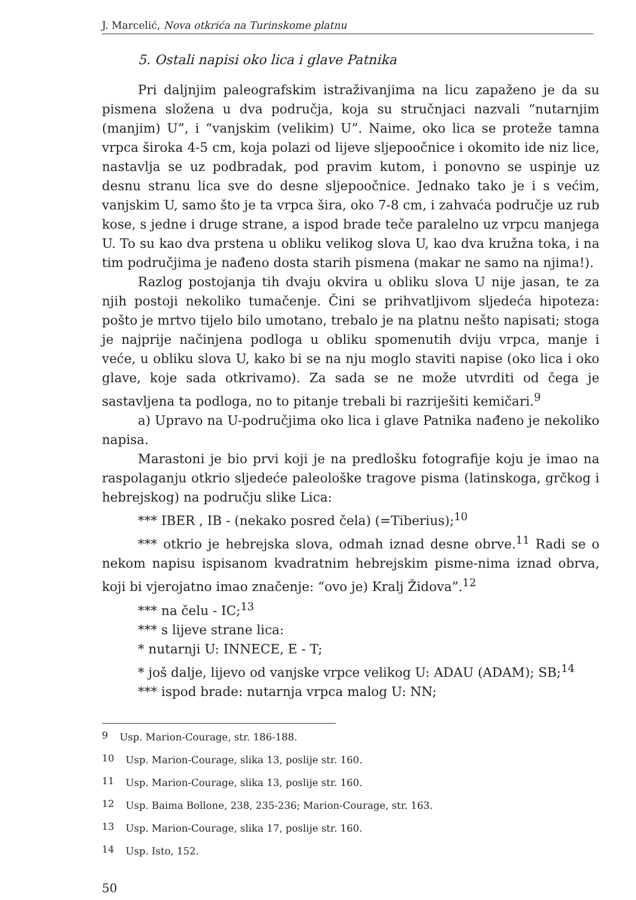J. Marcelić, Nova otkrića na Turinskome platnu
5. Ostali napisi oko lica i glave Patnika
Pri daljnjim paleografskim istraživanjima na licu zapaženo je da su pismena složena u dva područja, koja su stručnjaci nazvali “nutarnjim (manjim) U”, i “vanjskim (velikim) U”. Naime, oko lica se proteže tamna vrpca široka 4-5 cm, koja polazi od lijeve sljepoočnice i okomito ide niz lice, nastavlja se uz podbradak, pod pravim kutom, i ponovno se uspinje uz desnu stranu lica sve do desne sljepoočnice. Jednako tako je i s većim, vanjskim U, samo što je ta vrpca šira, oko 7-8 cm, i zahvaća područje uz rub kose, s jedne i druge strane, a ispod brade teče paralelno uz vrpcu manjega U. To su kao dva prstena u obliku velikog slova U, kao dva kružna toka, i na tim područjima je nađeno dosta starih pismena (makar ne samo na njima!).
Razlog postojanja tih dvaju okvira u obliku slova U nije jasan, te za njih postoji nekoliko tumačenje. Čini se prihvatljivom sljedeća hipoteza: pošto je mrtvo tijelo bilo umotano, trebalo je na platnu nešto napisati; stoga je najprije načinjena podloga u obliku spomenutih dviju vrpca, manje i veće, u obliku slova U, kako bi se na nju moglo staviti napise (oko lica i oko glave, koje sada otkrivamo). Za sada se ne može utvrditi od čega je sastavljena ta podloga, no to pitanje trebali bi razriješiti kemičari.<sup>9</sup>
a) Upravo na U-područjima oko lica i glave Patnika nađeno je nekoliko napisa.
Marastoni je bio prvi koji je na predlošku fotografije koju je imao na raspolaganju otkrio sljedeće paleološke tragove pisma (latinskoga, grčkog i hebrejskog) na području slike Lica:
*** IBER , IB - (nekako posred čela) (=Tiberius);<sup>10</sup>
*** otkrio je hebrejska slova, odmah iznad desne obrve.<sup>11</sup> Radi se o nekom napisu ispisanom kvadratnim hebrejskim pisme-nima iznad obrva, koji bi vjerojatno imao značenje: “ovo je) Kralj Židova”.<sup>12</sup>
*** na čelu - IC;<sup>13</sup>
*** s lijeve strane lica:
* nutarnji U: INNECE, E - T;
* još dalje, lijevo od vanjske vrpce velikog U: ADAU (ADAM); SB;<sup>14</sup>
*** ispod brade: nutarnja vrpca malog U: NN;
<sup>9</sup> Usp. Marion-Courage, str. 186-188.
<sup>10</sup> Usp. Marion-Courage, slika 13, poslije str. 160.
<sup>11</sup> Usp. Marion-Courage, slika 13, poslije str. 160.
<sup>12</sup> Usp. Baima Bollone, 238, 235-236; Marion-Courage, str. 163.
<sup>13</sup> Usp. Marion-Courage, slika 17, poslije str. 160.
<sup>14</sup> Usp. Isto, 152.
50